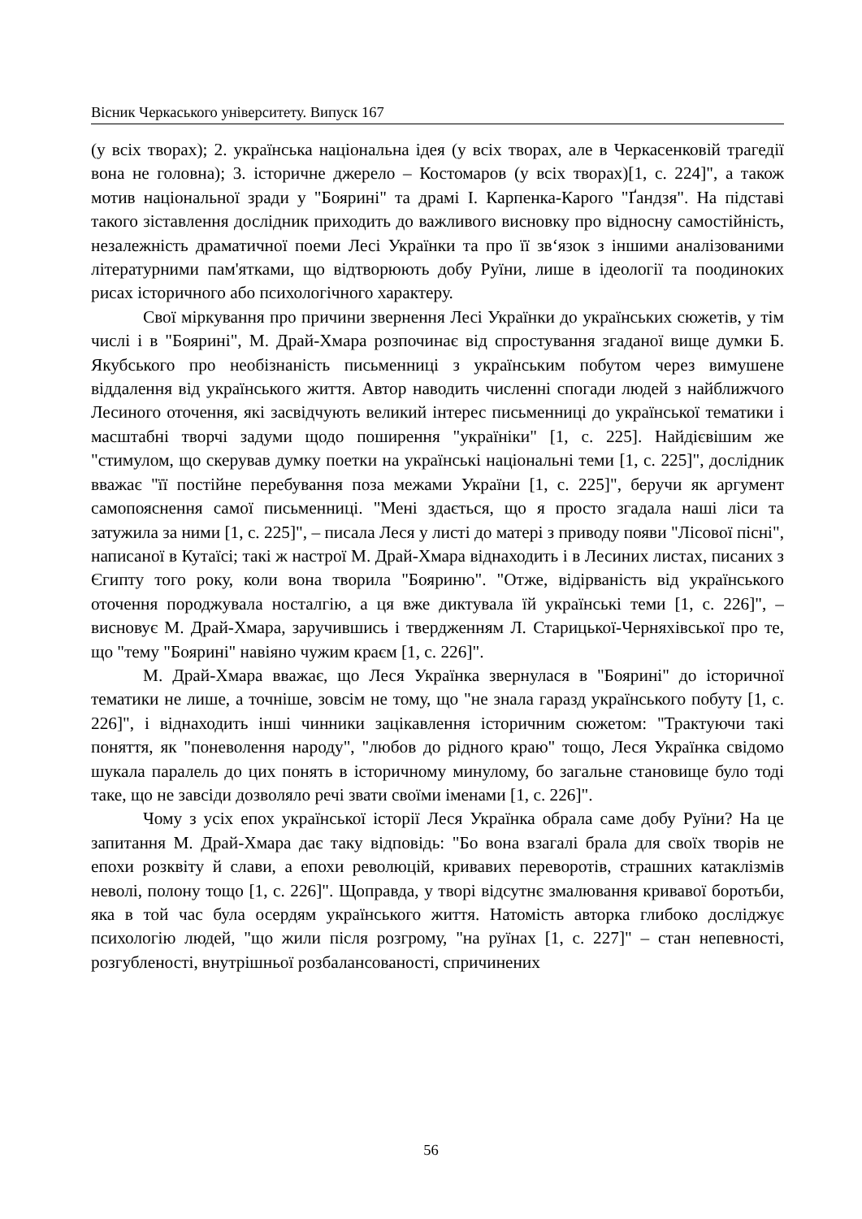Вісник Черкаського університету. Випуск 167
(у всіх творах); 2. українська національна ідея (у всіх творах, але в Черкасенковій трагедії вона не головна); 3. історичне джерело – Костомаров (у всіх творах)[1, с. 224]", а також мотив національної зради у "Бояринi" та драмі І. Карпенка-Карого "Ґандзя". На підставі такого зіставлення дослідник приходить до важливого висновку про відносну самостійність, незалежність драматичної поеми Лесі Українки та про її зв‘язок з іншими аналізованими літературними пам'ятками, що відтворюють добу Руїни, лише в ідеології та поодиноких рисах історичного або психологічного характеру.
Свої міркування про причини звернення Лесі Українки до українських сюжетів, у тім числі і в "Бояринi", М. Драй-Хмара розпочинає від спростування згаданої вище думки Б. Якубського про необізнаність письменниці з українським побутом через вимушене віддалення від українського життя. Автор наводить численні спогади людей з найближчого Лесиного оточення, які засвідчують великий інтерес письменниці до української тематики і масштабні творчі задуми щодо поширення "україніки" [1, с. 225]. Найдієвішим же "стимулом, що скерував думку поетки на українські національні теми [1, с. 225]", дослідник вважає "її постійне перебування поза межами України [1, с. 225]", беручи як аргумент самопояснення самої письменниці. "Мені здається, що я просто згадала наші ліси та затужила за ними [1, с. 225]", – писала Леся у листі до матері з приводу появи "Лісової пісні", написаної в Кутаїсі; такі ж настрої М. Драй-Хмара віднаходить і в Лесиних листах, писаних з Єгипту того року, коли вона творила "Бояриню". "Отже, відірваність від українського оточення породжувала носталгію, а ця вже диктувала їй українські теми [1, с. 226]", – висновує М. Драй-Хмара, заручившись і твердженням Л. Старицької-Черняхівської про те, що "тему "Бояринi" навіяно чужим краєм [1, с. 226]".
М. Драй-Хмара вважає, що Леся Українка звернулася в "Бояринi" до історичної тематики не лише, а точніше, зовсім не тому, що "не знала гаразд українського побуту [1, с. 226]", і віднаходить інші чинники зацікавлення історичним сюжетом: "Трактуючи такі поняття, як "поневолення народу", "любов до рідного краю" тощо, Леся Українка свідомо шукала паралель до цих понять в історичному минулому, бо загальне становище було тоді таке, що не завсіди дозволяло речі звати своїми іменами [1, с. 226]".
Чому з усіх епох української історії Леся Українка обрала саме добу Руїни? На це запитання М. Драй-Хмара дає таку відповідь: "Бо вона взагалі брала для своїх творів не епохи розквіту й слави, а епохи революцій, кривавих переворотів, страшних катаклізмів неволі, полону тощо [1, с. 226]". Щоправда, у творі відсутнє змалювання кривавої боротьби, яка в той час була осердям українського життя. Натомість авторка глибоко досліджує психологію людей, "що жили після розгрому, "на руїнах [1, с. 227]" – стан непевності, розгубленості, внутрішньої розбалансованості, спричинених
56